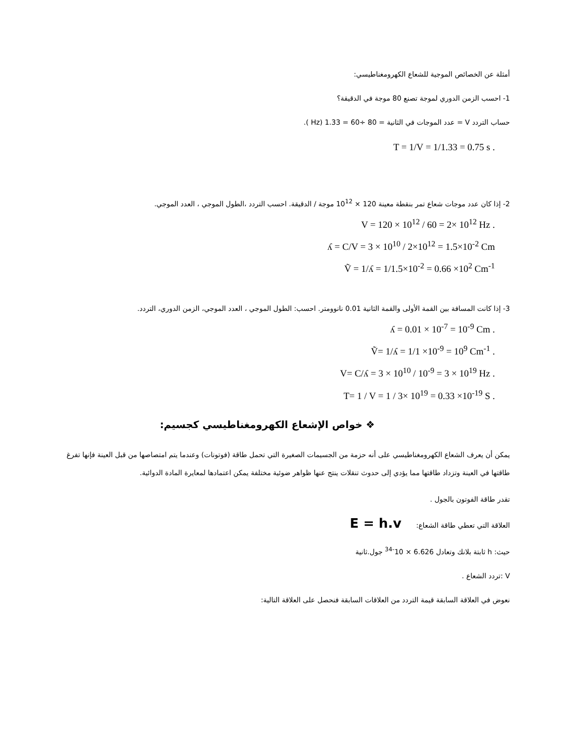أمثلة عن الخصائص الموجية للشعاع الكهرومغناطيسي:
1- احسب الزمن الدوري لموجة تصنع 80 موجة في الدقيقة؟
حساب التردد V = عدد الموجات في الثانية = 80 ÷60 = 1.33 (Hz ).
T = 1/V = 1/1.33 = 0.75 s .
2- إذا كان عدد موجات شعاع تمر بنقطة معينة 120 × 10<sup>12</sup> موجة / الدقيقة. احسب التردد ،الطول الموجي ، العدد الموجي.
V = 120 × 10<sup>12</sup> / 60 = 2× 10<sup>12</sup> Hz .
ʎ = C/V = 3 × 10<sup>10</sup> / 2×10<sup>12</sup> = 1.5×10<sup>-2</sup> Cm
Ṽ = 1/ʎ = 1/1.5×10<sup>-2</sup> = 0.66 ×10<sup>2</sup> Cm<sup>-1</sup>
3- إذا كانت المسافة بين القمة الأولى والقمة الثانية 0.01 نانوومتر. احسب: الطول الموجي ، العدد الموجي، الزمن الدوري، التردد.
ʎ = 0.01 × 10<sup>-7</sup> = 10<sup>-9</sup> Cm .
Ṽ= 1/ʎ = 1/1 ×10<sup>-9</sup> = 10<sup>9</sup> Cm<sup>-1</sup> .
V= C/ʎ = 3 × 10<sup>10</sup> / 10<sup>-9</sup> = 3 × 10<sup>19</sup> Hz .
T= 1 / V = 1 / 3× 10<sup>19</sup> = 0.33 ×10<sup>-19</sup> S .
❖ خواص الإشعاع الكهرومغناطيسي كجسيم:
يمكن أن يعرف الشعاع الكهرومغناطيسي على أنه حزمة من الجسيمات الصغيرة التي تحمل طاقة (فوتونات) وعندما يتم امتصاصها من قبل العينة فإنها تفرغ طاقتها في العينة وتزداد طاقتها مما يؤدي إلى حدوث تنقلات ينتج عنها ظواهر ضوئية مختلفة يمكن اعتمادها لمعايرة المادة الدوائية.
تقدر طاقة الفوتون بالجول .
العلاقة التي تعطي طاقة الشعاع: E = h.v
حيث: h ثابتة بلانك وتعادل 6.626 × 10<sup>-34</sup> جول.ثانية
V :تردد الشعاع .
نعوض في العلاقة السابقة قيمة التردد من العلاقات السابقة فنحصل على العلاقة التالية: